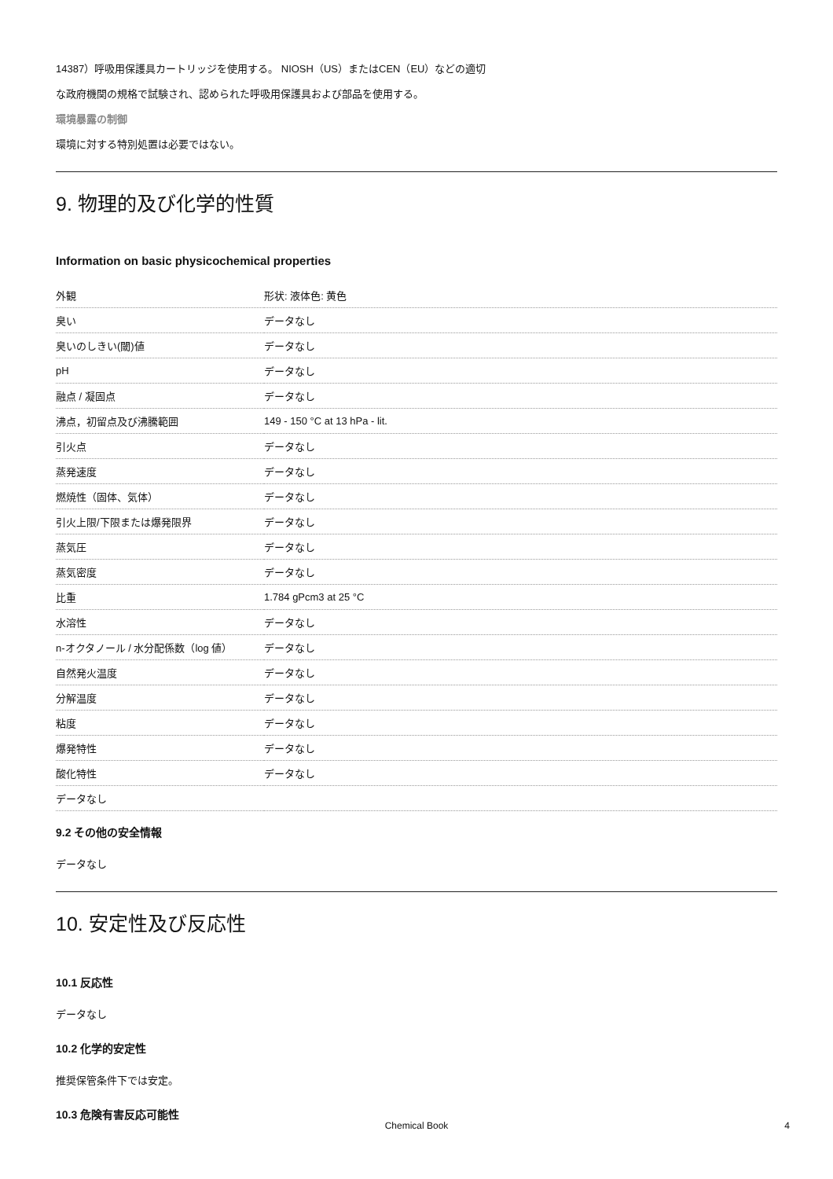14387）呼吸用保護具カートリッジを使用する。 NIOSH（US）またはCEN（EU）などの適切
な政府機関の規格で試験され、認められた呼吸用保護具および部品を使用する。
環境暴露の制御
環境に対する特別処置は必要ではない。
9. 物理的及び化学的性質
Information on basic physicochemical properties
| 外観 | 形状: 液体色: 黄色 |
| 臭い | データなし |
| 臭いのしきい(閾)値 | データなし |
| pH | データなし |
| 融点 / 凝固点 | データなし |
| 沸点，初留点及び沸騰範囲 | 149 - 150 °C at 13 hPa - lit. |
| 引火点 | データなし |
| 蒸発速度 | データなし |
| 燃焼性（固体、気体） | データなし |
| 引火上限/下限または爆発限界 | データなし |
| 蒸気圧 | データなし |
| 蒸気密度 | データなし |
| 比重 | 1.784 gPcm3 at 25 °C |
| 水溶性 | データなし |
| n-オクタノール / 水分配係数（log 値） | データなし |
| 自然発火温度 | データなし |
| 分解温度 | データなし |
| 粘度 | データなし |
| 爆発特性 | データなし |
| 酸化特性 | データなし |
| データなし | |
9.2 その他の安全情報
データなし
10. 安定性及び反応性
10.1 反応性
データなし
10.2 化学的安定性
推奨保管条件下では安定。
10.3 危険有害反応可能性
Chemical Book 4